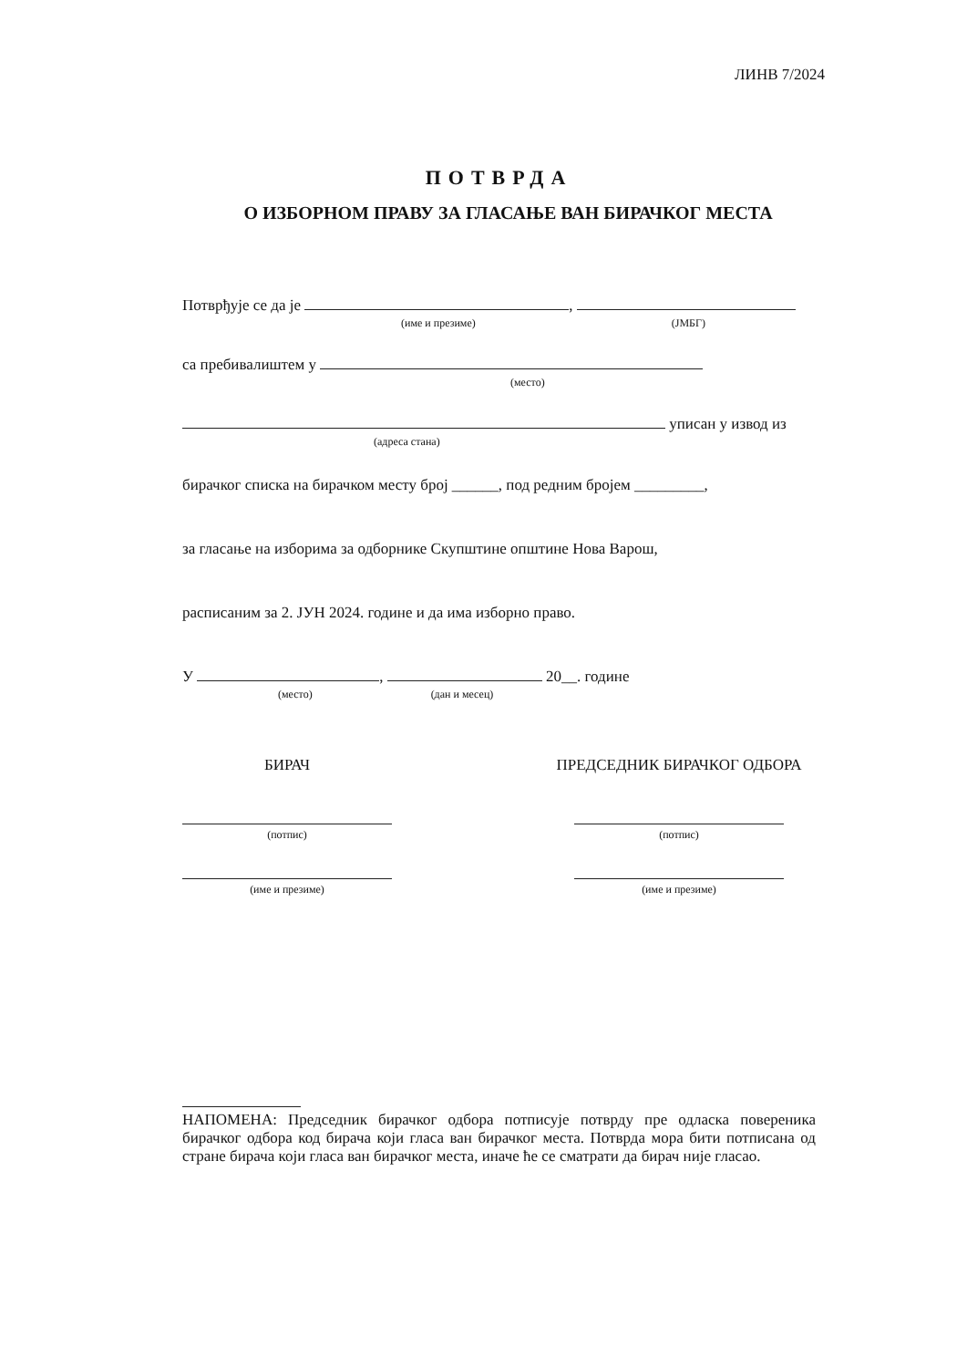ЛИНВ 7/2024
ПОТВРДА
О ИЗБОРНОМ ПРАВУ ЗА ГЛАСАЊЕ ВАН БИРАЧКОГ МЕСТА
Потврђује се да је ,
(име и презиме) (ЈМБГ)
са пребивалиштем у
(место)
уписан у извод из
(адреса стана)
бирачког списка на бирачком месту број ______, под редним бројем _________,
за гласање на изборима за одборнике Скупштине општине Нова Варош,
расписаним за 2. ЈУН 2024. године и да има изборно право.
У , 20__. године
(место) (дан и месец)
БИРАЧ
(потпис)
(име и презиме)
ПРЕДСЕДНИК БИРАЧКОГ ОДБОРА
(потпис)
(име и презиме)
НАПОМЕНА: Председник бирачког одбора потписује потврду пре одласка повереника бирачког одбора код бирача који гласа ван бирачког места. Потврда мора бити потписана од стране бирача који гласа ван бирачког места, иначе ће се сматрати да бирач није гласао.